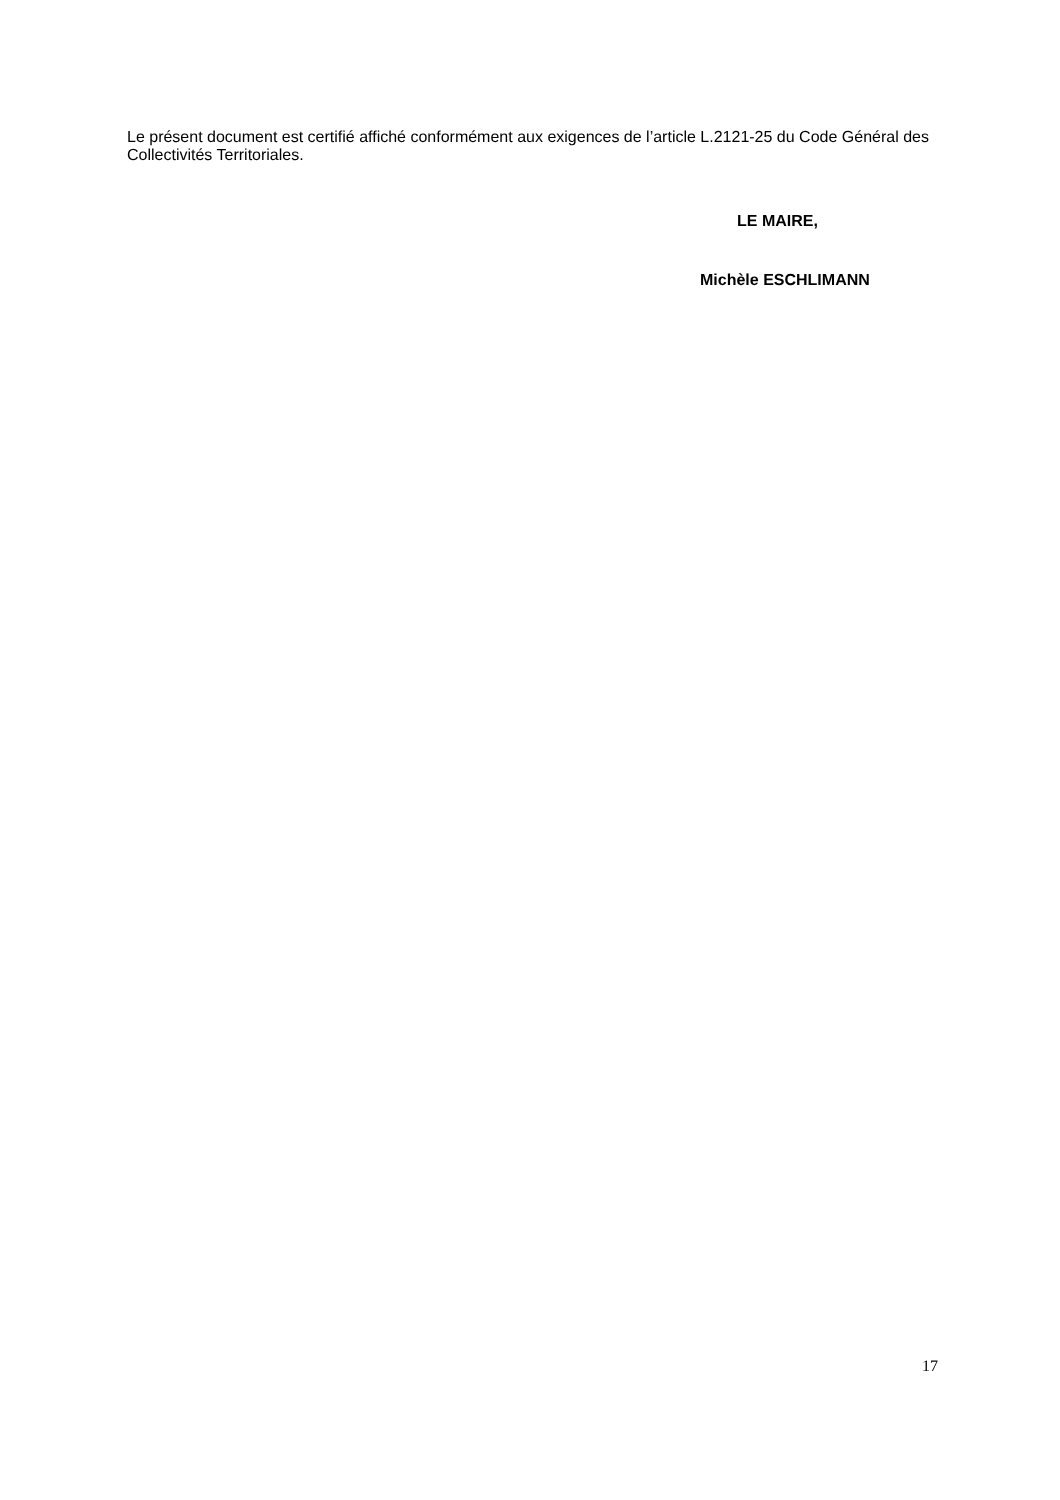Le présent document est certifié affiché conformément aux exigences de l’article L.2121-25 du Code Général des Collectivités Territoriales.
LE MAIRE,
Michèle ESCHLIMANN
17